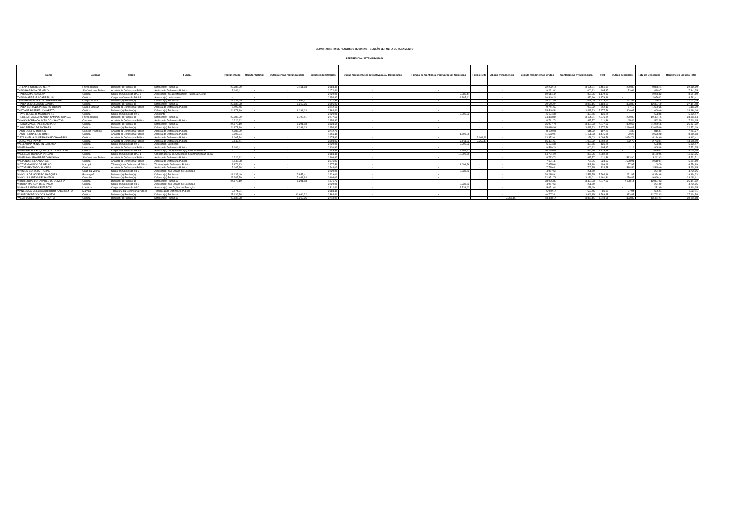DEPARTAMENTO DE RECURSOS HUMANOS - GESTÃO DE FOLHA DE PAGAMENTO
REFERÊNCIA: SETEMBRO/2023
| Nome | Lotação | Cargo | Função | Remuneração | Redutor Salarial | Outras verbas remuneratórias | Verbas indenizatórias | Outras remunerações retroativas e/ou temporárias | Função de Confiança e/ou Cargo em Comissão | Férias (1/3) | Abono Permanência | Total de Rendimentos Brutos | Contribuição Previdenciária | IRRF | Outros descontos | Total de Descontos | Rendimento Líquido Total |
| --- | --- | --- | --- | --- | --- | --- | --- | --- | --- | --- | --- | --- | --- | --- | --- | --- | --- |
| TERENA FIGUEREDO NERY | Foz do Iguaçu | Defensor(a) Público(a) | Defensor(a) Público(a) | 22.385,79 | - | 7.461,93 | 2.384,41 | - | - | - | - | 32.232,13 | 3.134,01 | 6.461,31 | 270,82 | 9.866,14 | 22.365,99 |
| THAIS BARBOSA DE MELO | São José dos Pinhais | Analista da Defensoria Pública | Analista da Defensoria Publica | 7.149,41 | - | - | 2.072,41 | - | - | - | - | 9.221,82 | 1.000,92 | 805,87 | 73,68 | 1.880,47 | 7.341,35 |
| THAIS CAMARGO SILVA | Curitiba | Cargo em Comissão DAS-3 | Assessor(a) do(a) Defensor(a) Público(a)-Geral | - | - | - | 2.229,01 | - | 8.385,41 | - | - | 10.614,42 | 876,96 | 1.179,86 | - | 2.056,82 | 8.557,60 |
| THAIS MARRESE SCARPELLINI | Curitiba | Cargo em Comissão DAS-3 | Assessor(a) de Imprensa | - | - | - | 2.454,82 | - | 8.385,41 | - | - | 10.840,23 | 876,96 | 1.179,86 | - | 2.056,82 | 8.783,41 |
| THAIS RODRIGUES DE LIMA PEREIRA | Campo Mourão | Defensor(a) Público(a) | Defensor(a) Público(a) | 18.132,49 | - | 7.857,41 | 2.277,59 | - | - | - | - | 28.267,49 | 1.051,05 | 5.973,22 | 221,97 | 7.246,24 | 21.021,25 |
| THAISA OLIVEIRA DOS SANTOS | Curitiba | Defensor(a) Público(a) | Defensor(a) Público(a) | 27.636,78 | - | 9.212,26 | 2.696,03 | - | - | - | - | 39.545,07 | 3.869,15 | 8.184,51 | 333,83 | 12.387,49 | 27.157,58 |
| THAISA SORIANO JANUARIO BROLIN | Campo Mourão | Analista da Defensoria Pública | Analista da Defensoria Publica | 6.499,46 | - | - | 3.242,19 | - | - | - | - | 9.741,65 | 909,92 | 652,16 | 67,18 | 1.629,26 | 8.112,39 |
| THATIANE BARBIERI CHIAPETTI | Curitiba | Defensor(a) Público(a) | Defensor(a) Público(a) | 24.873,10 | - | 8.291,03 | 2.384,41 | - | - | - | - | 35.548,54 | 3.482,23 | 7.277,56 | 300,67 | 11.060,46 | 24.488,08 |
| THAYS BECKERT MATOS PIRES | Curitiba | Cargo em Comissão 02-C | Assistente | - | - | - | 2.229,01 | - | 3.905,32 | - | - | 6.134,33 | 372,66 | 136,20 | - | 508,86 | 5.625,47 |
| THEREZA RAYANA KLAUCK CAMPOS CHAGAS | Foz do Iguaçu | Defensor(a) Público(a) | Defensor(a) Público(a) | 22.385,79 | - | 9.700,51 | 2.277,59 | - | - | - | - | 34.363,89 | 3.134,01 | 7.076,92 | 270,82 | 10.481,75 | 23.882,14 |
| THIAGO BORBA CALIXTO DOS SANTOS | Cascavel | Analista da Defensoria Pública | Analista da Defensoria Publica | 6.326,92 | - | - | 2.454,82 | - | - | - | - | 8.781,74 | 885,77 | 611,36 | 65,46 | 1.562,59 | 7.219,15 |
| THIAGO MAGALHAES MACHADO | Curitiba | Defensor(a) Público(a) | Defensor(a) Público(a) | 24.873,10 | - | 8.291,03 | 3.823,65 | - | - | - | - | 36.987,78 | 3.482,23 | 7.277,56 | 300,67 | 11.060,46 | 25.927,32 |
| TIAGO BERTAO DE MORAES | Curitiba | Defensor(a) Público(a) | Defensor(a) Público(a) | 24.873,10 | - | 8.291,03 | 2.454,82 | - | - | - | - | 35.618,95 | 3.482,23 | 7.277,56 | 2.286,07 | 13.045,86 | 22.573,09 |
| TIAGO BONFIM TORRES | Cornélio Procópio | Analista da Defensoria Pública | Analista da Defensoria Publica | 4.387,29 | - | - | 3.712,79 | - | - | - | - | 8.100,08 | 614,22 | 197,21 | 4,38 | 815,81 | 7.284,27 |
| TIAGO HERNANDES TONIN | Curitiba | Analista da Defensoria Pública | Analista da Defensoria Publica | 8.007,34 | - | - | 1.856,41 | - | 1.698,26 | - | - | 11.562,01 | 1.121,03 | 1.475,80 | 99,25 | 2.696,08 | 8.865,93 |
| TIRZA AMELIA OLIVEIRA DA ROCHA ABBIN | Curitiba | Analista da Defensoria Pública | Analista da Defensoria Publica | 8.007,34 | - | - | 2.675,82 | - | - | 2.668,85 | - | 13.352,01 | 1.121,03 | 1.008,78 | 2.054,79 | 4.184,60 | 9.167,41 |
| TOBIAS VIEIRA PAIM | Curitiba | Analista da Defensoria Pública | Analista da Defensoria Publica | 7.149,41 | - | - | 3.008,03 | - | 2.911,03 | 3.353,14 | - | 16.421,61 | 1.000,92 | 1.659,90 | 102,79 | 2.763,61 | 13.658,00 |
| VALLENTINA MENARIN BARBOSA | Curitiba | Cargo em Comissão 02-C | Assessor(a) Jurídico(a) | - | - | - | 2.229,01 | - | 3.905,32 | - | - | 6.134,33 | 372,66 | 136,20 | - | 508,86 | 5.625,47 |
| VANESSA AITA | Umuarama | Analista da Defensoria Pública | Analista da Defensoria Publica | 7.149,41 | - | - | 2.430,82 | - | - | - | - | 9.580,23 | 1.000,92 | 805,87 | 2,19 | 1.808,98 | 7.771,25 |
| VANESSA DE ALBUQUERQUE TODESCHINI | Curitiba | Cargo em Comissão DAS-3 | Assessor(a) do(a) Defensor(a) Público(a)-Geral | - | - | - | 1.749,59 | - | 8.385,41 | - | - | 10.135,00 | 876,96 | 1.179,86 | - | 2.056,82 | 8.078,18 |
| VANESSA FOGACA PRATEANO | Curitiba | Cargo em Comissão DAS-1 | Coordenador(a) da Assessoria de Comunicação Social | - | - | - | 2.384,41 | - | 12.396,79 | - | - | 14.781,20 | 876,96 | 2.282,99 | - | 3.159,95 | 11.621,25 |
| VANESSA MARIA RIBEIRO BATALHA | São José dos Pinhais | Analista da Defensoria Pública | Analista da Defensoria Publica | 6.326,92 | - | - | 2.406,82 | - | - | - | - | 8.733,74 | 885,77 | 611,36 | 1.513,90 | 3.011,03 | 5.722,71 |
| VANIA NOBREGA ANANIAS | Curitiba | Analista da Defensoria Pública | Analista da Defensoria Publica | 5.045,38 | - | - | 2.576,03 | - | - | - | - | 7.621,41 | 706,35 | 324,55 | 1.588,91 | 2.619,81 | 5.001,60 |
| VICTOR GALINDO DE MELLO | Maringá | Técnico(a) da Defensoria Pública | Técnico(a) da Defensoria Publica | 3.879,83 | - | - | 2.277,59 | - | 1.698,26 | - | - | 7.855,68 | 543,18 | 499,64 | 57,97 | 1.100,79 | 6.754,89 |
| VICTOR PENTIADO SILVEIRA | Curitiba | Analista da Defensoria Pública | Analista da Defensoria Publica | 5.045,38 | - | - | 2.744,03 | - | - | - | - | 7.789,41 | 706,35 | 324,55 | 1.518,56 | 2.549,46 | 5.239,95 |
| VINICIUS CORREIA TROJAN | União da Vitória | Cargo em Comissão 04-C | Assessor(a) dos Órgãos de Execução | - | - | - | 2.229,01 | - | 2.738,63 | - | - | 4.967,64 | 231,69 | - | - | 231,69 | 4.735,95 |
| VINICIUS DE GODEIRO MARQUES | Paranaguá | Defensor(a) Público(a) | Defensor(a) Público(a) | 18.132,49 | - | 7.857,41 | 2.229,01 | - | - | - | - | 28.218,91 | 2.538,55 | 5.564,16 | 221,97 | 8.324,68 | 19.894,23 |
| VINICIUS SANTOS DE SANTANA | Colombo | Defensor(a) Público(a) | Defensor(a) Público(a) | 22.385,79 | - | 7.461,93 | 3.104,03 | - | - | - | - | 32.951,75 | 3.134,01 | 6.461,31 | 270,82 | 9.866,14 | 23.085,61 |
| VITOR EDUARDO TAVARES DE OLIVEIRA | Curitiba | Defensor(a) Público(a) | Defensor(a) Público(a) | 24.873,10 | - | 8.291,03 | 4.871,72 | - | - | - | - | 38.035,85 | 3.482,23 | 7.277,56 | 2.128,14 | 12.887,93 | 25.147,92 |
| VITORIA MARCON DE ARAUJO | Curitiba | Cargo em Comissão 04-C | Assessor(a) dos Órgãos de Execução | - | - | - | 2.229,01 | - | 2.738,63 | - | - | 4.967,64 | 231,69 | - | - | 231,69 | 4.735,95 |
| VIVIANE SANTOS DE FREITAS | Londrina | Cargo em Comissão 04-C | Assessor(a) dos Órgãos de Execução | - | - | - | 2.312,41 | - | 2.738,63 | - | - | 5.051,04 | 231,69 | - | - | 231,69 | 4.819,35 |
| WANESSA APARECIDA BRITO DO NASCIMENTO | Maringá | Técnico(a) da Defensoria Pública | Técnico(a) da Defensoria Publica | 3.574,71 | - | - | 2.384,41 | - | - | - | - | 5.959,12 | 500,46 | 86,61 | 37,94 | 625,01 | 5.334,11 |
| WISLEY RODRIGO DOS SANTOS | Curitiba | Defensor(a) Público(a) | Defensor(a) Público(a) | 27.636,78 | - | 10.686,22 | 2.384,41 | - | - | - | - | 40.707,41 | 3.869,15 | 8.589,85 | 333,83 | 12.792,83 | 27.914,58 |
| YARA FLORES LOPES STROPPA | Curitiba | Defensor(a) Público(a) | Defensor(a) Público(a) | 27.636,78 | - | 9.212,26 | 2.740,00 | - | - | - | 3.869,15 | 43.458,19 | 3.869,15 | 9.248,53 | 333,83 | 13.451,51 | 30.006,68 |